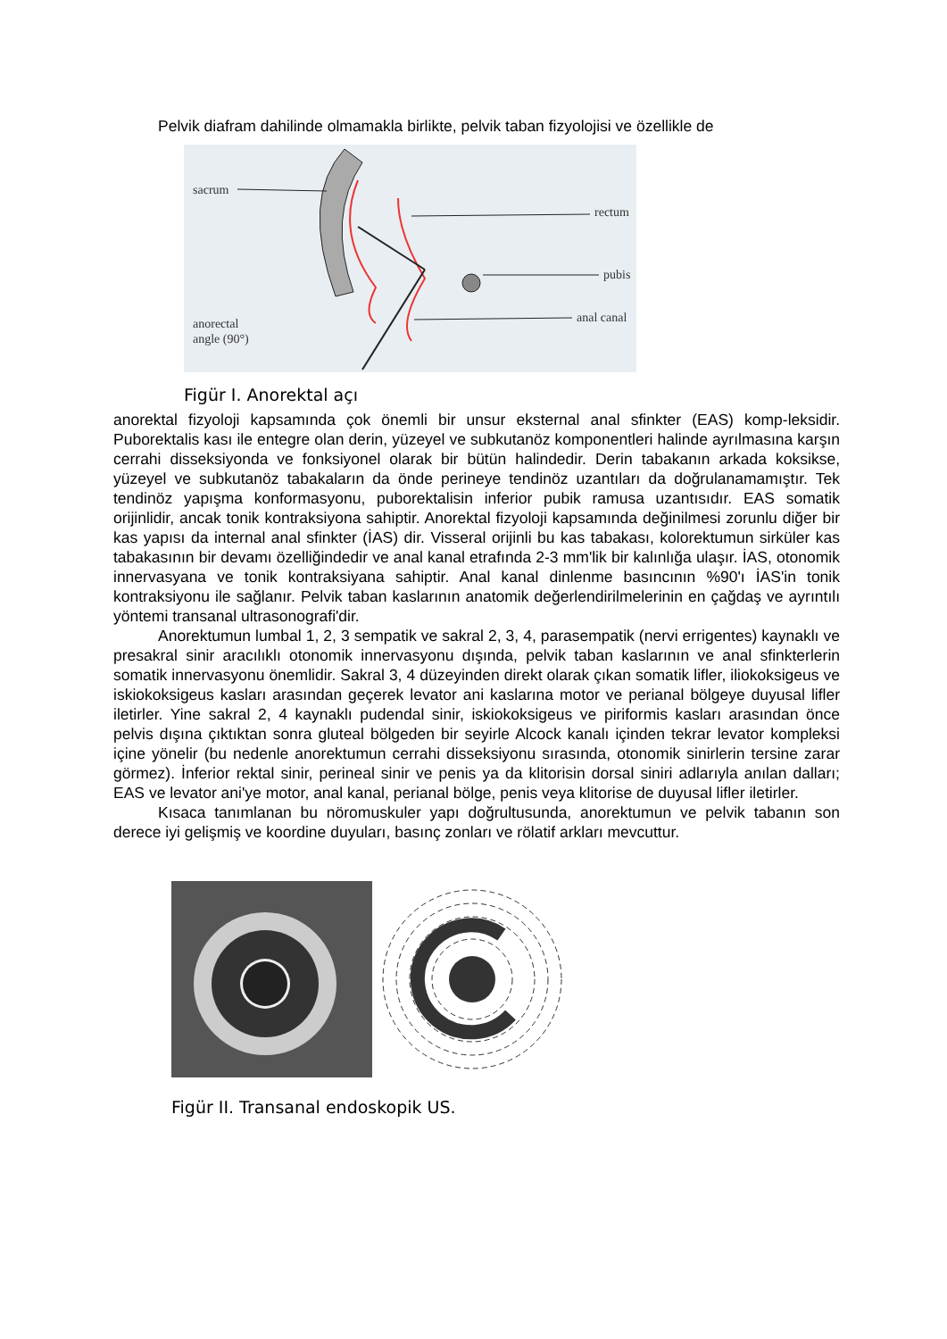Pelvik diafram dahilinde olmamakla birlikte, pelvik taban fizyolojisi ve özellikle de
sacrum
rectum
pubis
anal canal
anorectal
angle (90°)
Figür I. Anorektal açı
anorektal fizyoloji kapsamında çok önemli bir unsur eksternal anal sfinkter (EAS) komp-leksidir. Puborektalis kası ile entegre olan derin, yüzeyel ve subkutanöz komponentleri halinde ayrılmasına karşın cerrahi disseksiyonda ve fonksiyonel olarak bir bütün halindedir. Derin tabakanın arkada koksikse, yüzeyel ve subkutanöz tabakaların da önde perineye tendinöz uzantıları da doğrulanamamıştır. Tek tendinöz yapışma konformasyonu, puborektalisin inferior pubik ramusa uzantısıdır. EAS somatik orijinlidir, ancak tonik kontraksiyona sahiptir. Anorektal fizyoloji kapsamında değinilmesi zorunlu diğer bir kas yapısı da internal anal sfinkter (İAS) dir. Visseral orijinli bu kas tabakası, kolorektumun sirküler kas tabakasının bir devamı özelliğindedir ve anal kanal etrafında 2-3 mm'lik bir kalınlığa ulaşır. İAS, otonomik innervasyana ve tonik kontraksiyana sahiptir. Anal kanal dinlenme basıncının %90'ı İAS'in tonik kontraksiyonu ile sağlanır. Pelvik taban kaslarının anatomik değerlendirilmelerinin en çağdaş ve ayrıntılı yöntemi transanal ultrasonografi'dir.
Anorektumun lumbal 1, 2, 3 sempatik ve sakral 2, 3, 4, parasempatik (nervi errigentes) kaynaklı ve presakral sinir aracılıklı otonomik innervasyonu dışında, pelvik taban kaslarının ve anal sfinkterlerin somatik innervasyonu önemlidir. Sakral 3, 4 düzeyinden direkt olarak çıkan somatik lifler, iliokoksigeus ve iskiokoksigeus kasları arasından geçerek levator ani kaslarına motor ve perianal bölgeye duyusal lifler iletirler. Yine sakral 2, 4 kaynaklı pudendal sinir, iskiokoksigeus ve piriformis kasları arasından önce pelvis dışına çıktıktan sonra gluteal bölgeden bir seyirle Alcock kanalı içinden tekrar levator kompleksi içine yönelir (bu nedenle anorektumun cerrahi disseksiyonu sırasında, otonomik sinirlerin tersine zarar görmez). İnferior rektal sinir, perineal sinir ve penis ya da klitorisin dorsal siniri adlarıyla anılan dalları; EAS ve levator ani'ye motor, anal kanal, perianal bölge, penis veya klitorise de duyusal lifler iletirler.
Kısaca tanımlanan bu nöromuskuler yapı doğrultusunda, anorektumun ve pelvik tabanın son derece iyi gelişmiş ve koordine duyuları, basınç zonları ve rölatif arkları mevcuttur.
Figür II. Transanal endoskopik US.